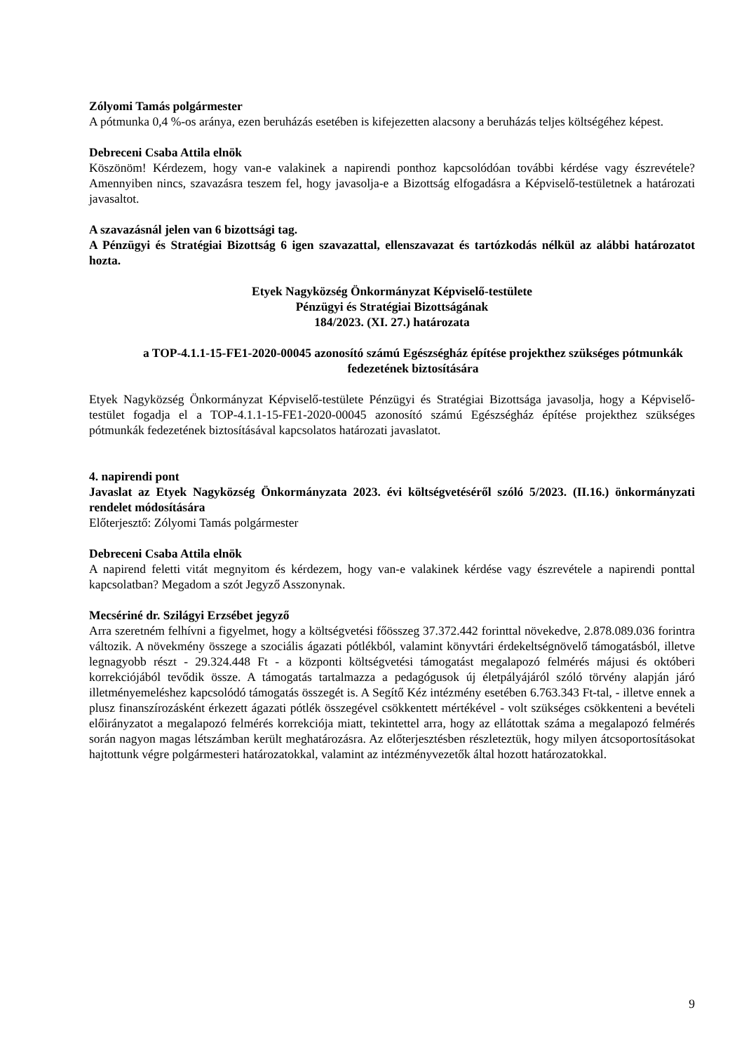Zólyomi Tamás polgármester
A pótmunka 0,4 %-os aránya, ezen beruházás esetében is kifejezetten alacsony a beruházás teljes költségéhez képest.
Debreceni Csaba Attila elnök
Köszönöm! Kérdezem, hogy van-e valakinek a napirendi ponthoz kapcsolódóan további kérdése vagy észrevétele? Amennyiben nincs, szavazásra teszem fel, hogy javasolja-e a Bizottság elfogadásra a Képviselő-testületnek a határozati javasaltot.
A szavazásnál jelen van 6 bizottsági tag.
A Pénzügyi és Stratégiai Bizottság 6 igen szavazattal, ellenszavazat és tartózkodás nélkül az alábbi határozatot hozta.
Etyek Nagyközség Önkormányzat Képviselő-testülete
Pénzügyi és Stratégiai Bizottságának
184/2023. (XI. 27.) határozata
a TOP-4.1.1-15-FE1-2020-00045 azonosító számú Egészségház építése projekthez szükséges pótmunkák fedezetének biztosítására
Etyek Nagyközség Önkormányzat Képviselő-testülete Pénzügyi és Stratégiai Bizottsága javasolja, hogy a Képviselő-testület fogadja el a TOP-4.1.1-15-FE1-2020-00045 azonosító számú Egészségház építése projekthez szükséges pótmunkák fedezetének biztosításával kapcsolatos határozati javaslatot.
4. napirendi pont
Javaslat az Etyek Nagyközség Önkormányzata 2023. évi költségvetéséről szóló 5/2023. (II.16.) önkormányzati rendelet módosítására
Előterjesztő: Zólyomi Tamás polgármester
Debreceni Csaba Attila elnök
A napirend feletti vitát megnyitom és kérdezem, hogy van-e valakinek kérdése vagy észrevétele a napirendi ponttal kapcsolatban? Megadom a szót Jegyző Asszonynak.
Mecsériné dr. Szilágyi Erzsébet jegyző
Arra szeretném felhívni a figyelmet, hogy a költségvetési főösszeg 37.372.442 forinttal növekedve, 2.878.089.036 forintra változik. A növekmény összege a szociális ágazati pótlékból, valamint könyvtári érdekeltségnövelő támogatásból, illetve legnagyobb részt - 29.324.448 Ft - a központi költségvetési támogatást megalapozó felmérés májusi és októberi korrekciójából tevődik össze. A támogatás tartalmazza a pedagógusok új életpályájáról szóló törvény alapján járó illetményemeléshez kapcsolódó támogatás összegét is. A Segítő Kéz intézmény esetében 6.763.343 Ft-tal, - illetve ennek a plusz finanszírozásként érkezett ágazati pótlék összegével csökkentett mértékével - volt szükséges csökkenteni a bevételi előirányzatot a megalapozó felmérés korrekciója miatt, tekintettel arra, hogy az ellátottak száma a megalapozó felmérés során nagyon magas létszámban került meghatározásra. Az előterjesztésben részleteztük, hogy milyen átcsoportosításokat hajtottunk végre polgármesteri határozatokkal, valamint az intézményvezetők által hozott határozatokkal.
9